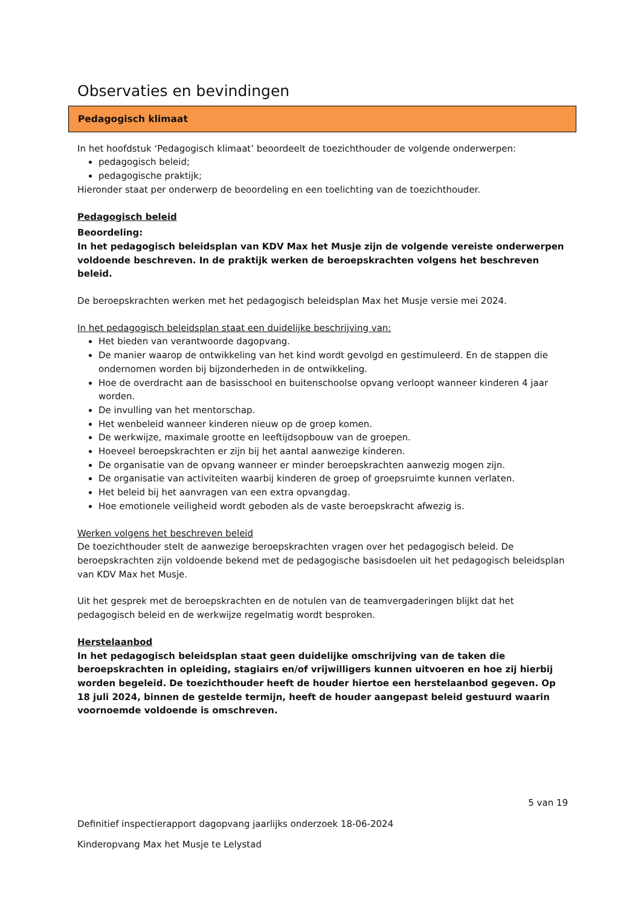Observaties en bevindingen
Pedagogisch klimaat
In het hoofdstuk ‘Pedagogisch klimaat’ beoordeelt de toezichthouder de volgende onderwerpen:
pedagogisch beleid;
pedagogische praktijk;
Hieronder staat per onderwerp de beoordeling en een toelichting van de toezichthouder.
Pedagogisch beleid
Beoordeling:
In het pedagogisch beleidsplan van KDV Max het Musje zijn de volgende vereiste onderwerpen voldoende beschreven. In de praktijk werken de beroepskrachten volgens het beschreven beleid.
De beroepskrachten werken met het pedagogisch beleidsplan Max het Musje versie mei 2024.
In het pedagogisch beleidsplan staat een duidelijke beschrijving van:
Het bieden van verantwoorde dagopvang.
De manier waarop de ontwikkeling van het kind wordt gevolgd en gestimuleerd. En de stappen die ondernomen worden bij bijzonderheden in de ontwikkeling.
Hoe de overdracht aan de basisschool en buitenschoolse opvang verloopt wanneer kinderen 4 jaar worden.
De invulling van het mentorschap.
Het wenbeleid wanneer kinderen nieuw op de groep komen.
De werkwijze, maximale grootte en leeftijdsopbouw van de groepen.
Hoeveel beroepskrachten er zijn bij het aantal aanwezige kinderen.
De organisatie van de opvang wanneer er minder beroepskrachten aanwezig mogen zijn.
De organisatie van activiteiten waarbij kinderen de groep of groepsruimte kunnen verlaten.
Het beleid bij het aanvragen van een extra opvangdag.
Hoe emotionele veiligheid wordt geboden als de vaste beroepskracht afwezig is.
Werken volgens het beschreven beleid
De toezichthouder stelt de aanwezige beroepskrachten vragen over het pedagogisch beleid. De beroepskrachten zijn voldoende bekend met de pedagogische basisdoelen uit het pedagogisch beleidsplan van KDV Max het Musje.
Uit het gesprek met de beroepskrachten en de notulen van de teamvergaderingen blijkt dat het pedagogisch beleid en de werkwijze regelmatig wordt besproken.
Herstelaanbod
In het pedagogisch beleidsplan staat geen duidelijke omschrijving van de taken die beroepskrachten in opleiding, stagiairs en/of vrijwilligers kunnen uitvoeren en hoe zij hierbij worden begeleid. De toezichthouder heeft de houder hiertoe een herstelaanbod gegeven. Op 18 juli 2024, binnen de gestelde termijn, heeft de houder aangepast beleid gestuurd waarin voornoemde voldoende is omschreven.
5 van 19
Definitief inspectierapport dagopvang jaarlijks onderzoek 18-06-2024
Kinderopvang Max het Musje te Lelystad